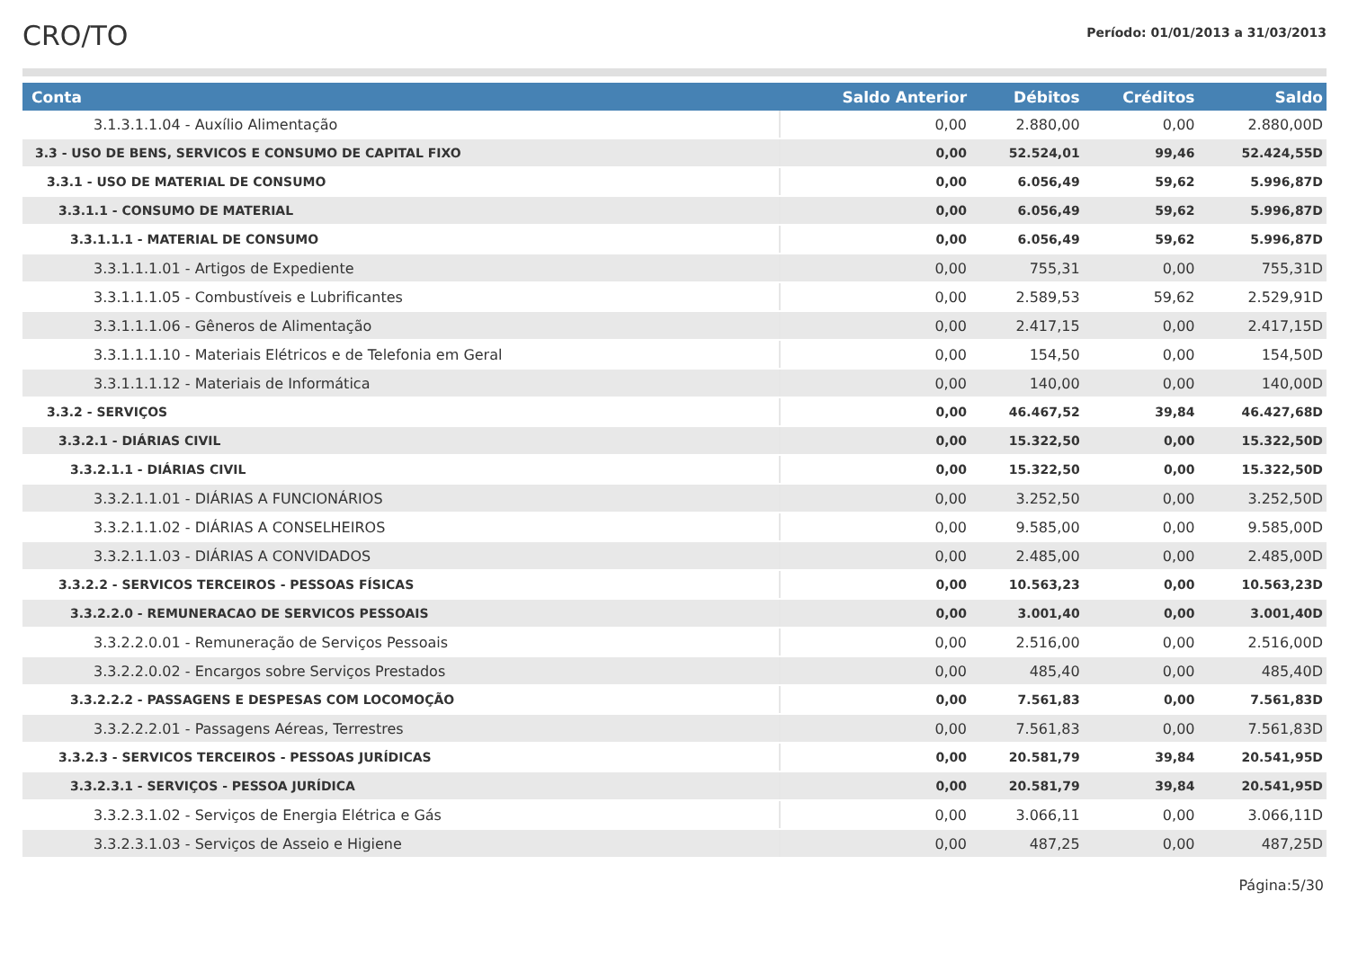CRO/TO
Período: 01/01/2013 a 31/03/2013
| Conta | Saldo Anterior | Débitos | Créditos | Saldo |
| --- | --- | --- | --- | --- |
| 3.1.3.1.1.04 - Auxílio Alimentação | 0,00 | 2.880,00 | 0,00 | 2.880,00D |
| 3.3 - USO DE BENS, SERVICOS E CONSUMO DE CAPITAL FIXO | 0,00 | 52.524,01 | 99,46 | 52.424,55D |
| 3.3.1 - USO DE MATERIAL DE CONSUMO | 0,00 | 6.056,49 | 59,62 | 5.996,87D |
| 3.3.1.1 - CONSUMO DE MATERIAL | 0,00 | 6.056,49 | 59,62 | 5.996,87D |
| 3.3.1.1.1 - MATERIAL DE CONSUMO | 0,00 | 6.056,49 | 59,62 | 5.996,87D |
| 3.3.1.1.1.01 - Artigos de Expediente | 0,00 | 755,31 | 0,00 | 755,31D |
| 3.3.1.1.1.05 - Combustíveis e Lubrificantes | 0,00 | 2.589,53 | 59,62 | 2.529,91D |
| 3.3.1.1.1.06 - Gêneros de Alimentação | 0,00 | 2.417,15 | 0,00 | 2.417,15D |
| 3.3.1.1.1.10 - Materiais Elétricos e de Telefonia em Geral | 0,00 | 154,50 | 0,00 | 154,50D |
| 3.3.1.1.1.12 - Materiais de Informática | 0,00 | 140,00 | 0,00 | 140,00D |
| 3.3.2 - SERVIÇOS | 0,00 | 46.467,52 | 39,84 | 46.427,68D |
| 3.3.2.1 - DIÁRIAS CIVIL | 0,00 | 15.322,50 | 0,00 | 15.322,50D |
| 3.3.2.1.1 - DIÁRIAS CIVIL | 0,00 | 15.322,50 | 0,00 | 15.322,50D |
| 3.3.2.1.1.01 - DIÁRIAS A FUNCIONÁRIOS | 0,00 | 3.252,50 | 0,00 | 3.252,50D |
| 3.3.2.1.1.02 - DIÁRIAS A CONSELHEIROS | 0,00 | 9.585,00 | 0,00 | 9.585,00D |
| 3.3.2.1.1.03 - DIÁRIAS A CONVIDADOS | 0,00 | 2.485,00 | 0,00 | 2.485,00D |
| 3.3.2.2 - SERVICOS TERCEIROS - PESSOAS FÍSICAS | 0,00 | 10.563,23 | 0,00 | 10.563,23D |
| 3.3.2.2.0 - REMUNERACAO DE SERVICOS PESSOAIS | 0,00 | 3.001,40 | 0,00 | 3.001,40D |
| 3.3.2.2.0.01 - Remuneração de Serviços Pessoais | 0,00 | 2.516,00 | 0,00 | 2.516,00D |
| 3.3.2.2.0.02 - Encargos sobre Serviços Prestados | 0,00 | 485,40 | 0,00 | 485,40D |
| 3.3.2.2.2 - PASSAGENS E DESPESAS COM LOCOMOÇÃO | 0,00 | 7.561,83 | 0,00 | 7.561,83D |
| 3.3.2.2.2.01 - Passagens Aéreas, Terrestres | 0,00 | 7.561,83 | 0,00 | 7.561,83D |
| 3.3.2.3 - SERVICOS TERCEIROS - PESSOAS JURÍDICAS | 0,00 | 20.581,79 | 39,84 | 20.541,95D |
| 3.3.2.3.1 - SERVIÇOS - PESSOA JURÍDICA | 0,00 | 20.581,79 | 39,84 | 20.541,95D |
| 3.3.2.3.1.02 - Serviços de Energia Elétrica e Gás | 0,00 | 3.066,11 | 0,00 | 3.066,11D |
| 3.3.2.3.1.03 - Serviços de Asseio e Higiene | 0,00 | 487,25 | 0,00 | 487,25D |
Página:5/30